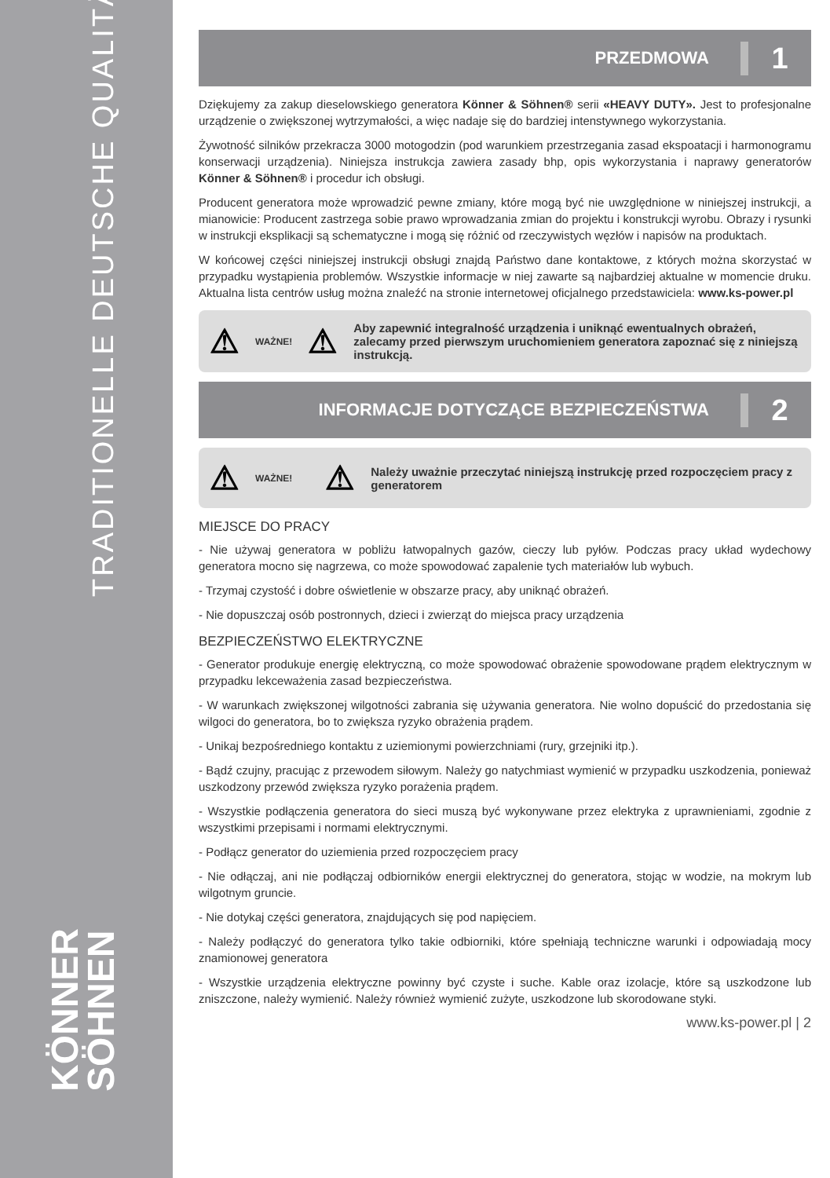TRADITIONELLE DEUTSCHE QUALITÄT
KÖNNER
SÖHNEN
PRZEDMOWA 1
Dziękujemy za zakup dieselowskiego generatora Könner & Söhnen® serii «HEAVY DUTY». Jest to profesjonalne urządzenie o zwiększonej wytrzymałości, a więc nadaje się do bardziej intenstywnego wykorzystania.
Żywotność silników przekracza 3000 motogodzin (pod warunkiem przestrzegania zasad ekspoatacji i harmonogramu konserwacji urządzenia). Niniejsza instrukcja zawiera zasady bhp, opis wykorzystania i naprawy generatorów Könner & Söhnen® i procedur ich obsługi.
Producent generatora może wprowadzić pewne zmiany, które mogą być nie uwzględnione w niniejszej instrukcji, a mianowicie: Producent zastrzega sobie prawo wprowadzania zmian do projektu i konstrukcji wyrobu. Obrazy i rysunki w instrukcji eksplikacji są schematyczne i mogą się różnić od rzeczywistych węzłów i napisów na produktach.
W końcowej części niniejszej instrukcji obsługi znajdą Państwo dane kontaktowe, z których można skorzystać w przypadku wystąpienia problemów. Wszystkie informacje w niej zawarte są najbardziej aktualne w momencie druku. Aktualna lista centrów usług można znaleźć na stronie internetowej oficjalnego przedstawiciela: www.ks-power.pl
⚠ WAŻNE! ⚠ Aby zapewnić integralność urządzenia i uniknąć ewentualnych obrażeń, zalecamy przed pierwszym uruchomieniem generatora zapoznać się z niniejszą instrukcją.
INFORMACJE DOTYCZĄCE BEZPIECZEŃSTWA 2
⚠ WAŻNE! ⚠ Należy uważnie przeczytać niniejszą instrukcję przed rozpoczęciem pracy z generatorem
MIEJSCE DO PRACY
- Nie używaj generatora w pobliżu łatwopalnych gazów, cieczy lub pyłów. Podczas pracy układ wydechowy generatora mocno się nagrzewa, co może spowodować zapalenie tych materiałów lub wybuch.
- Trzymaj czystość i dobre oświetlenie w obszarze pracy, aby uniknąć obrażeń.
- Nie dopuszczaj osób postronnych, dzieci i zwierząt do miejsca pracy urządzenia
BEZPIECZEŃSTWO ELEKTRYCZNE
- Generator produkuje energię elektryczną, co może spowodować obrażenie spowodowane prądem elektrycznym w przypadku lekceważenia zasad bezpieczeństwa.
- W warunkach zwiększonej wilgotności zabrania się używania generatora. Nie wolno dopuścić do przedostania się wilgoci do generatora, bo to zwiększa ryzyko obrażenia prądem.
- Unikaj bezpośredniego kontaktu z uziemionymi powierzchniami (rury, grzejniki itp.).
- Bądź czujny, pracując z przewodem siłowym. Należy go natychmiast wymienić w przypadku uszkodzenia, ponieważ uszkodzony przewód zwiększa ryzyko porażenia prądem.
- Wszystkie podłączenia generatora do sieci muszą być wykonywane przez elektryka z uprawnieniami, zgodnie z wszystkimi przepisami i normami elektrycznymi.
- Podłącz generator do uziemienia przed rozpoczęciem pracy
- Nie odłączaj, ani nie podłączaj odbiorników energii elektrycznej do generatora, stojąc w wodzie, na mokrym lub wilgotnym gruncie.
- Nie dotykaj części generatora, znajdujących się pod napięciem.
- Należy podłączyć do generatora tylko takie odbiorniki, które spełniają techniczne warunki i odpowiadają mocy znamionowej generatora
- Wszystkie urządzenia elektryczne powinny być czyste i suche. Kable oraz izolacje, które są uszkodzone lub zniszczone, należy wymienić. Należy również wymienić zużyte, uszkodzone lub skorodowane styki.
www.ks-power.pl | 2